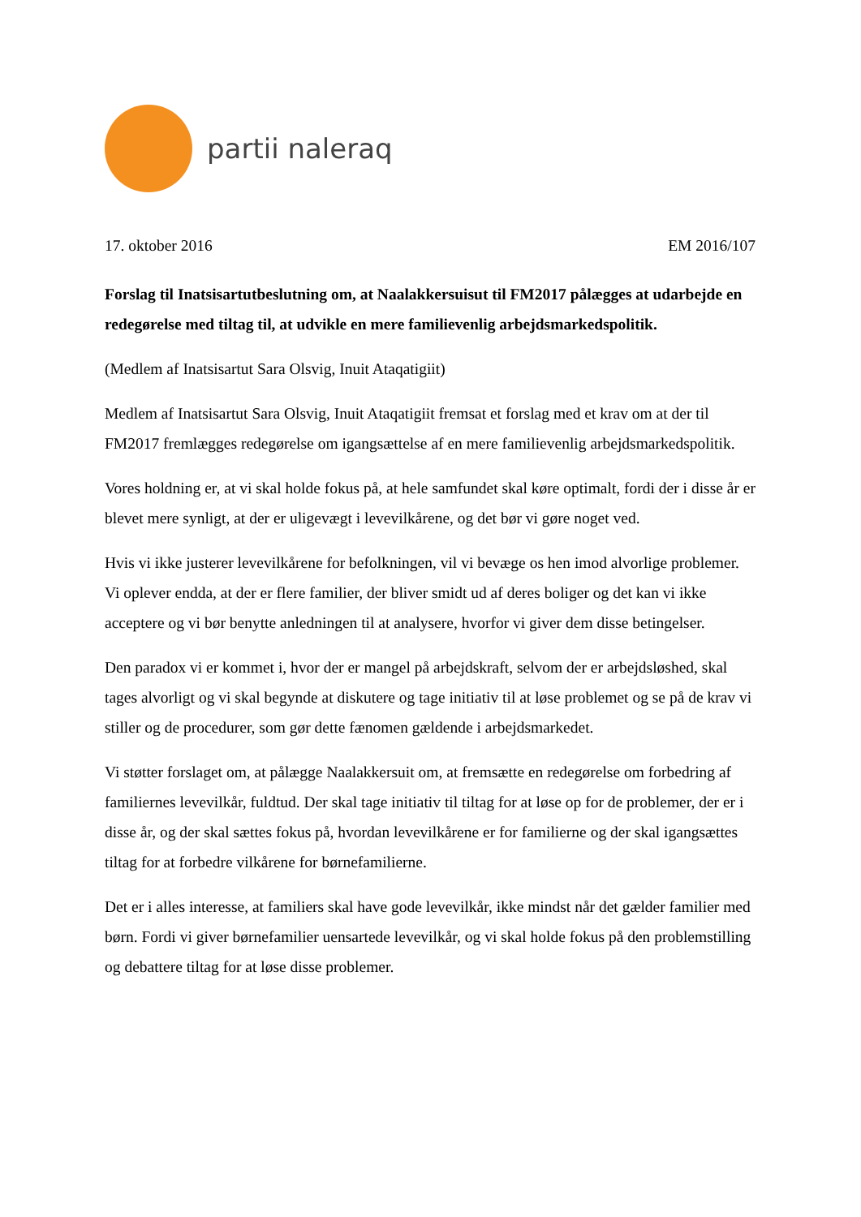partii naleraq
17. oktober 2016 EM 2016/107
Forslag til Inatsisartutbeslutning om, at Naalakkersuisut til FM2017 pålægges at udarbejde en redegørelse med tiltag til, at udvikle en mere familievenlig arbejdsmarkedspolitik.
(Medlem af Inatsisartut Sara Olsvig, Inuit Ataqatigiit)
Medlem af Inatsisartut Sara Olsvig, Inuit Ataqatigiit fremsat et forslag med et krav om at der til FM2017 fremlægges redegørelse om igangsættelse af en mere familievenlig arbejdsmarkedspolitik.
Vores holdning er, at vi skal holde fokus på, at hele samfundet skal køre optimalt, fordi der i disse år er blevet mere synligt, at der er uligevægt i levevilkårene, og det bør vi gøre noget ved.
Hvis vi ikke justerer levevilkårene for befolkningen, vil vi bevæge os hen imod alvorlige problemer. Vi oplever endda, at der er flere familier, der bliver smidt ud af deres boliger og det kan vi ikke acceptere og vi bør benytte anledningen til at analysere, hvorfor vi giver dem disse betingelser.
Den paradox vi er kommet i, hvor der er mangel på arbejdskraft, selvom der er arbejdsløshed, skal tages alvorligt og vi skal begynde at diskutere og tage initiativ til at løse problemet og se på de krav vi stiller og de procedurer, som gør dette fænomen gældende i arbejdsmarkedet.
Vi støtter forslaget om, at pålægge Naalakkersuit om, at fremsætte en redegørelse om forbedring af familiernes levevilkår, fuldtud. Der skal tage initiativ til tiltag for at løse op for de problemer, der er i disse år, og der skal sættes fokus på, hvordan levevilkårene er for familierne og der skal igangsættes tiltag for at forbedre vilkårene for børnefamilierne.
Det er i alles interesse, at familiers skal have gode levevilkår, ikke mindst når det gælder familier med børn. Fordi vi giver børnefamilier uensartede levevilkår, og vi skal holde fokus på den problemstilling og debattere tiltag for at løse disse problemer.